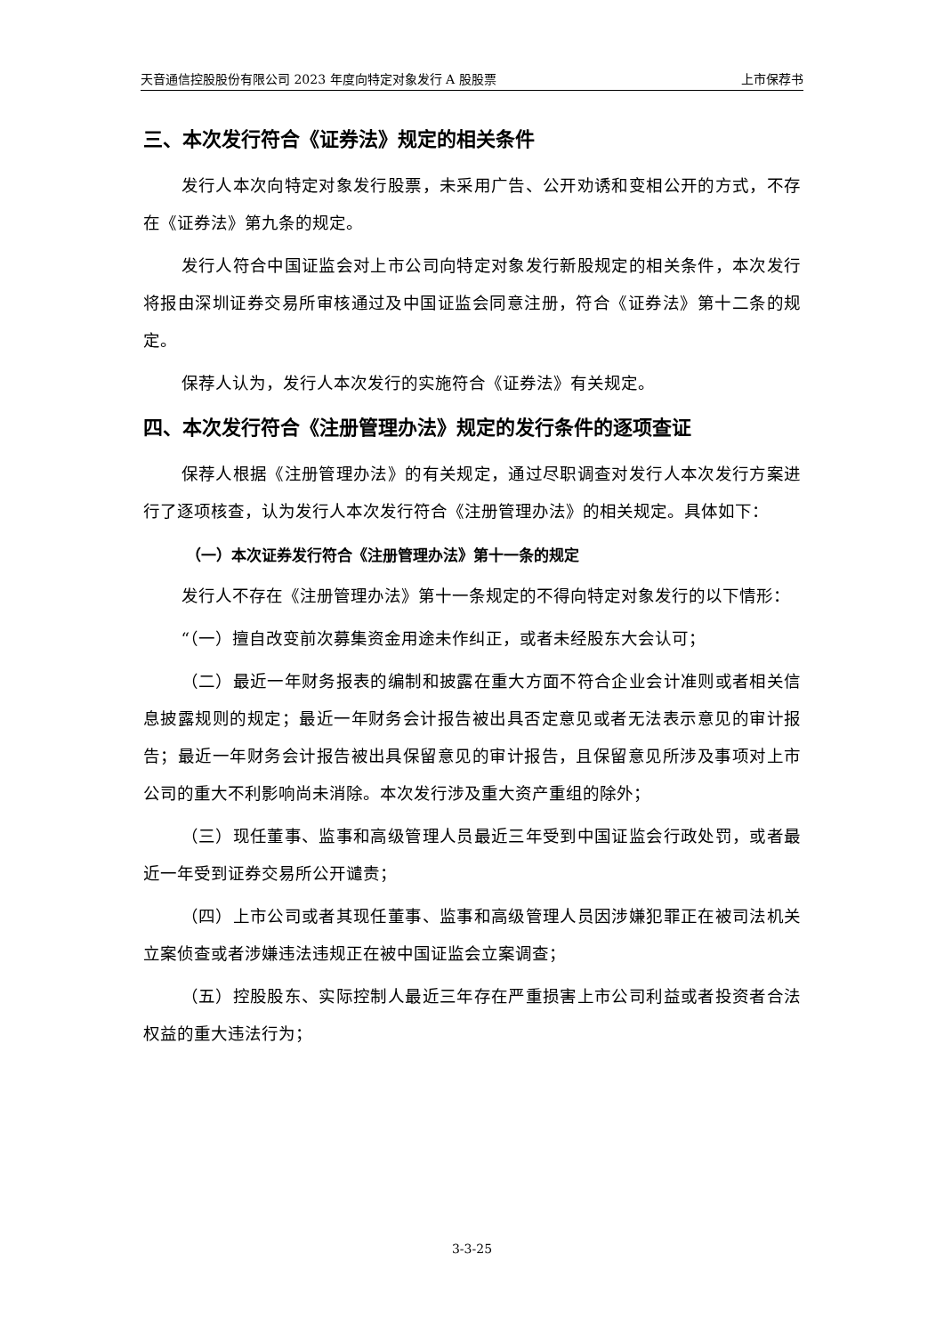天音通信控股股份有限公司 2023 年度向特定对象发行 A 股股票 上市保荐书
三、本次发行符合《证券法》规定的相关条件
发行人本次向特定对象发行股票，未采用广告、公开劝诱和变相公开的方式，不存在《证券法》第九条的规定。
发行人符合中国证监会对上市公司向特定对象发行新股规定的相关条件，本次发行将报由深圳证券交易所审核通过及中国证监会同意注册，符合《证券法》第十二条的规定。
保荐人认为，发行人本次发行的实施符合《证券法》有关规定。
四、本次发行符合《注册管理办法》规定的发行条件的逐项查证
保荐人根据《注册管理办法》的有关规定，通过尽职调查对发行人本次发行方案进行了逐项核查，认为发行人本次发行符合《注册管理办法》的相关规定。具体如下：
（一）本次证券发行符合《注册管理办法》第十一条的规定
发行人不存在《注册管理办法》第十一条规定的不得向特定对象发行的以下情形：
“（一）擅自改变前次募集资金用途未作纠正，或者未经股东大会认可；
（二）最近一年财务报表的编制和披露在重大方面不符合企业会计准则或者相关信息披露规则的规定；最近一年财务会计报告被出具否定意见或者无法表示意见的审计报告；最近一年财务会计报告被出具保留意见的审计报告，且保留意见所涉及事项对上市公司的重大不利影响尚未消除。本次发行涉及重大资产重组的除外；
（三）现任董事、监事和高级管理人员最近三年受到中国证监会行政处罚，或者最近一年受到证券交易所公开谴责；
（四）上市公司或者其现任董事、监事和高级管理人员因涉嫌犯罪正在被司法机关立案侦查或者涉嫌违法违规正在被中国证监会立案调查；
（五）控股股东、实际控制人最近三年存在严重损害上市公司利益或者投资者合法权益的重大违法行为；
3-3-25